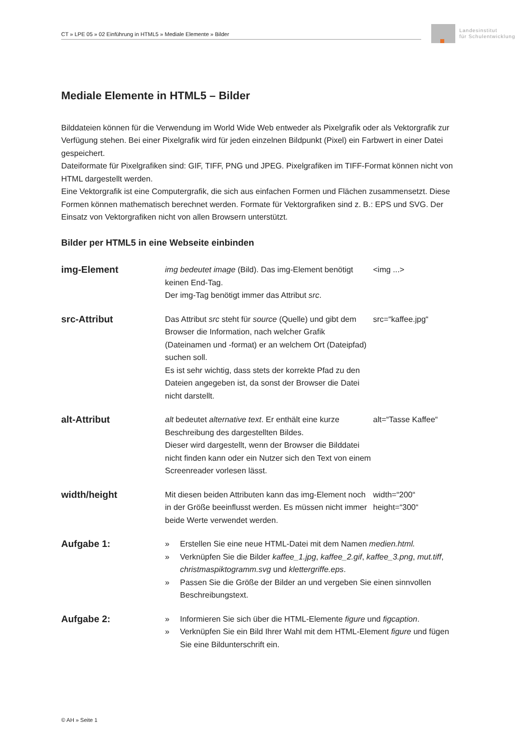CT » LPE 05 » 02 Einführung in HTML5 » Mediale Elemente » Bilder
Landesinstitut
für Schulentwicklung
Mediale Elemente in HTML5 – Bilder
Bilddateien können für die Verwendung im World Wide Web entweder als Pixelgrafik oder als Vektorgrafik zur Verfügung stehen. Bei einer Pixelgrafik wird für jeden einzelnen Bildpunkt (Pixel) ein Farbwert in einer Datei gespeichert.
Dateiformate für Pixelgrafiken sind: GIF, TIFF, PNG und JPEG. Pixelgrafiken im TIFF-Format können nicht von HTML dargestellt werden.
Eine Vektorgrafik ist eine Computergrafik, die sich aus einfachen Formen und Flächen zusammensetzt. Diese Formen können mathematisch berechnet werden. Formate für Vektorgrafiken sind z. B.: EPS und SVG. Der Einsatz von Vektorgrafiken nicht von allen Browsern unterstützt.
Bilder per HTML5 in eine Webseite einbinden
| img-Element | img bedeutet image (Bild). Das img-Element benötigt keinen End-Tag. Der img-Tag benötigt immer das Attribut src . | <img ...> |
| src-Attribut | Das Attribut src steht für source (Quelle) und gibt dem Browser die Information, nach welcher Grafik (Dateinamen und -format) er an welchem Ort (Dateipfad) suchen soll. Es ist sehr wichtig, dass stets der korrekte Pfad zu den Dateien angegeben ist, da sonst der Browser die Datei nicht darstellt. | src=“kaffee.jpg“ |
| alt-Attribut | alt bedeutet alternative text . Er enthält eine kurze Beschreibung des dargestellten Bildes. Dieser wird dargestellt, wenn der Browser die Bilddatei nicht finden kann oder ein Nutzer sich den Text von einem Screenreader vorlesen lässt. | alt=“Tasse Kaffee“ |
| width/height | Mit diesen beiden Attributen kann das img-Element noch in der Größe beeinflusst werden. Es müssen nicht immer beide Werte verwendet werden. | width=“200“ height=“300“ |
| Aufgabe 1: | » Erstellen Sie eine neue HTML-Datei mit dem Namen medien.html. » Verknüpfen Sie die Bilder kaffee_1.jpg , kaffee_2.gif , kaffee_3.png , mut.tiff , christmaspiktogramm.svg und klettergriffe.eps . » Passen Sie die Größe der Bilder an und vergeben Sie einen sinnvollen Beschreibungstext. | |
| Aufgabe 2: | » Informieren Sie sich über die HTML-Elemente figure und figcaption . » Verknüpfen Sie ein Bild Ihrer Wahl mit dem HTML-Element figure und fügen Sie eine Bildunterschrift ein. | |
© AH » Seite 1